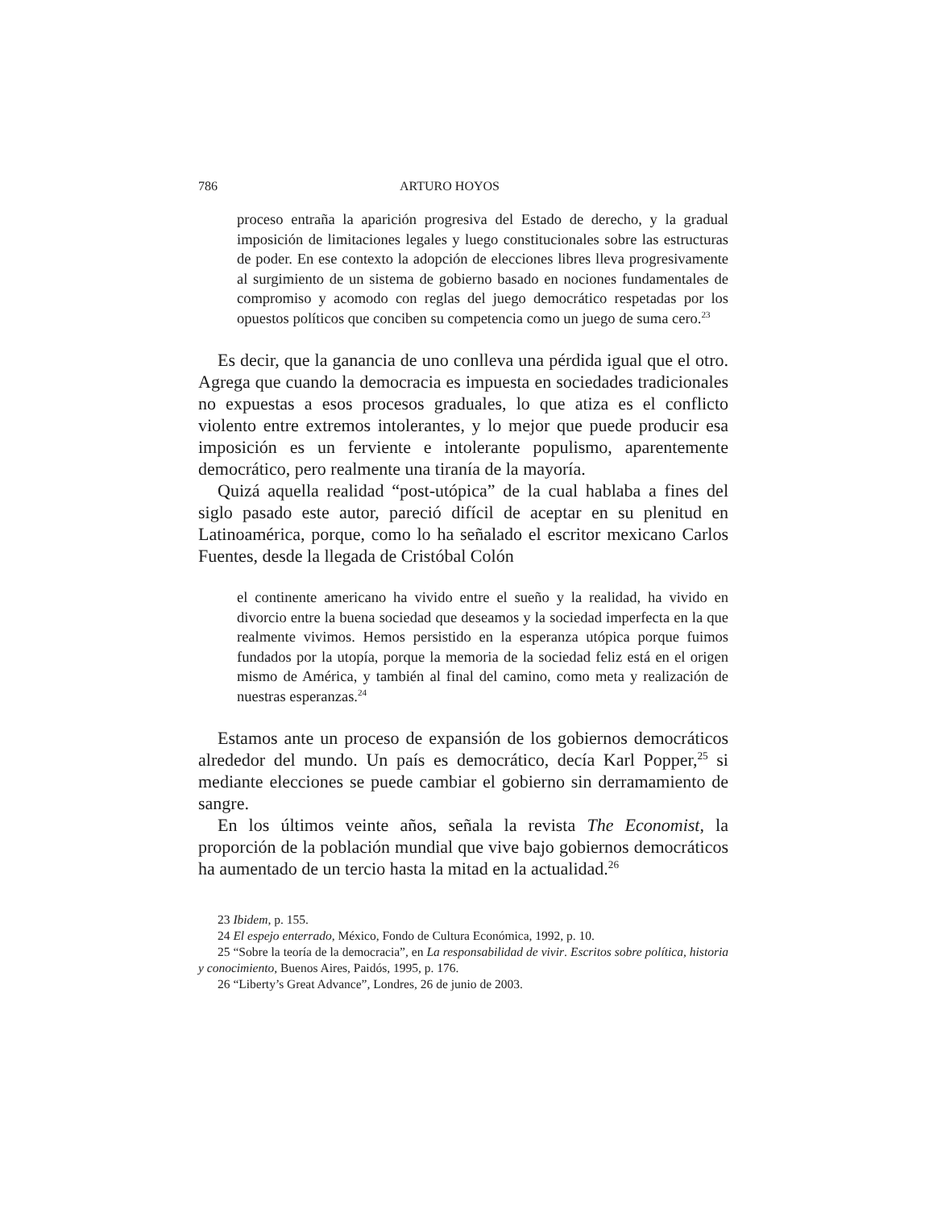786 ARTURO HOYOS
proceso entraña la aparición progresiva del Estado de derecho, y la gradual imposición de limitaciones legales y luego constitucionales sobre las estructuras de poder. En ese contexto la adopción de elecciones libres lleva progresivamente al surgimiento de un sistema de gobierno basado en nociones fundamentales de compromiso y acomodo con reglas del juego democrático respetadas por los opuestos políticos que conciben su competencia como un juego de suma cero.<sup>23</sup>
Es decir, que la ganancia de uno conlleva una pérdida igual que el otro. Agrega que cuando la democracia es impuesta en sociedades tradicionales no expuestas a esos procesos graduales, lo que atiza es el conflicto violento entre extremos intolerantes, y lo mejor que puede producir esa imposición es un ferviente e intolerante populismo, aparentemente democrático, pero realmente una tiranía de la mayoría.
Quizá aquella realidad “post-utópica” de la cual hablaba a fines del siglo pasado este autor, pareció difícil de aceptar en su plenitud en Latinoamérica, porque, como lo ha señalado el escritor mexicano Carlos Fuentes, desde la llegada de Cristóbal Colón
el continente americano ha vivido entre el sueño y la realidad, ha vivido en divorcio entre la buena sociedad que deseamos y la sociedad imperfecta en la que realmente vivimos. Hemos persistido en la esperanza utópica porque fuimos fundados por la utopía, porque la memoria de la sociedad feliz está en el origen mismo de América, y también al final del camino, como meta y realización de nuestras esperanzas.<sup>24</sup>
Estamos ante un proceso de expansión de los gobiernos democráticos alrededor del mundo. Un país es democrático, decía Karl Popper,<sup>25</sup> si mediante elecciones se puede cambiar el gobierno sin derramamiento de sangre.
En los últimos veinte años, señala la revista The Economist, la proporción de la población mundial que vive bajo gobiernos democráticos ha aumentado de un tercio hasta la mitad en la actualidad.<sup>26</sup>
23 Ibidem, p. 155.
24 El espejo enterrado, México, Fondo de Cultura Económica, 1992, p. 10.
25 “Sobre la teoría de la democracia”, en La responsabilidad de vivir. Escritos sobre política, historia y conocimiento, Buenos Aires, Paidós, 1995, p. 176.
26 “Liberty’s Great Advance”, Londres, 26 de junio de 2003.